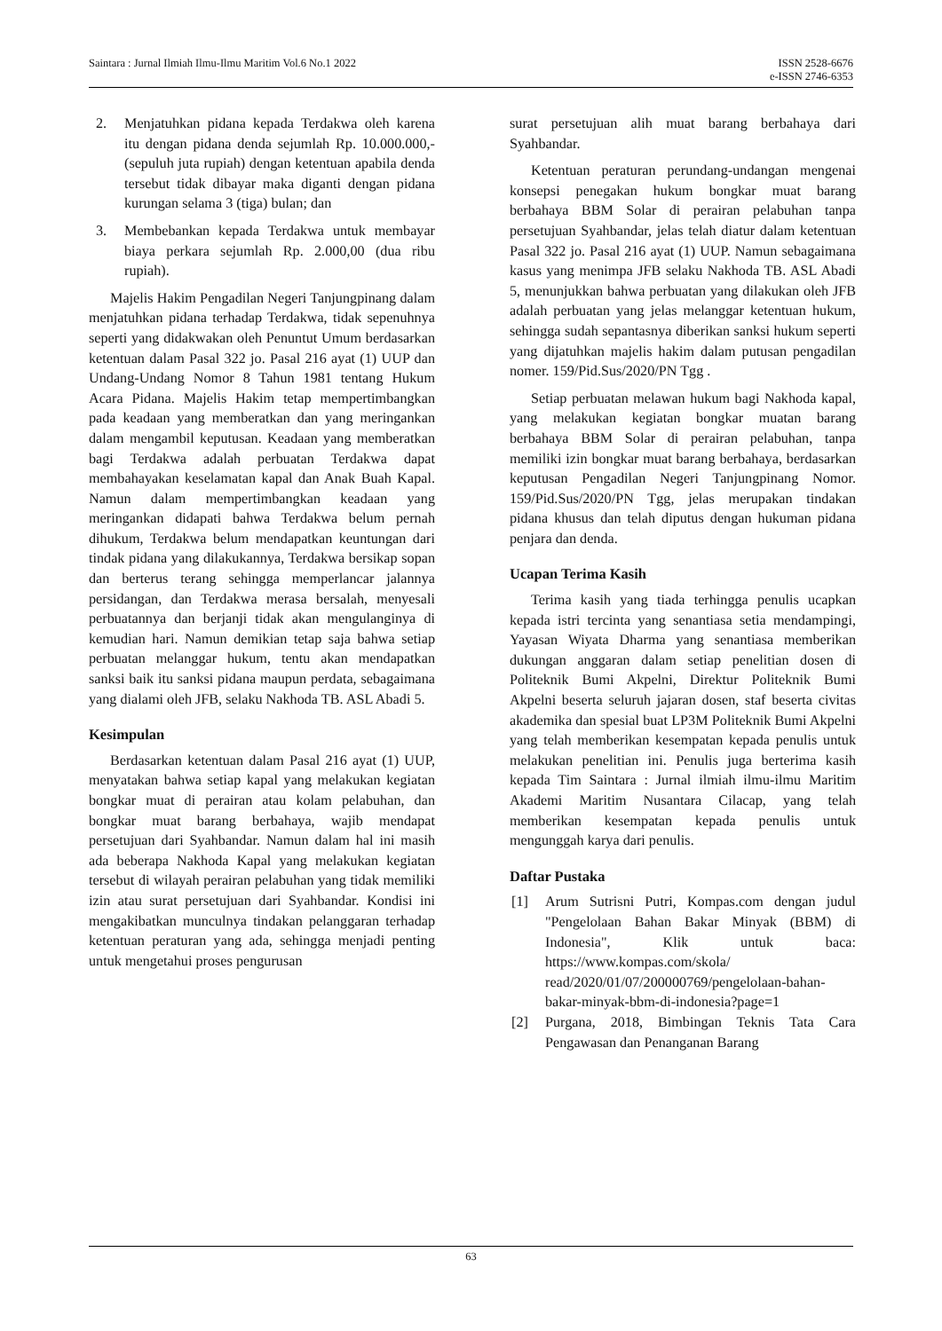Saintara : Jurnal Ilmiah Ilmu-Ilmu Maritim Vol.6 No.1 2022
ISSN 2528-6676
e-ISSN 2746-6353
2. Menjatuhkan pidana kepada Terdakwa oleh karena itu dengan pidana denda sejumlah Rp. 10.000.000,- (sepuluh juta rupiah) dengan ketentuan apabila denda tersebut tidak dibayar maka diganti dengan pidana kurungan selama 3 (tiga) bulan; dan
3. Membebankan kepada Terdakwa untuk membayar biaya perkara sejumlah Rp. 2.000,00 (dua ribu rupiah).
Majelis Hakim Pengadilan Negeri Tanjungpinang dalam menjatuhkan pidana terhadap Terdakwa, tidak sepenuhnya seperti yang didakwakan oleh Penuntut Umum berdasarkan ketentuan dalam Pasal 322 jo. Pasal 216 ayat (1) UUP dan Undang-Undang Nomor 8 Tahun 1981 tentang Hukum Acara Pidana. Majelis Hakim tetap mempertimbangkan pada keadaan yang memberatkan dan yang meringankan dalam mengambil keputusan. Keadaan yang memberatkan bagi Terdakwa adalah perbuatan Terdakwa dapat membahayakan keselamatan kapal dan Anak Buah Kapal. Namun dalam mempertimbangkan keadaan yang meringankan didapati bahwa Terdakwa belum pernah dihukum, Terdakwa belum mendapatkan keuntungan dari tindak pidana yang dilakukannya, Terdakwa bersikap sopan dan berterus terang sehingga memperlancar jalannya persidangan, dan Terdakwa merasa bersalah, menyesali perbuatannya dan berjanji tidak akan mengulanginya di kemudian hari. Namun demikian tetap saja bahwa setiap perbuatan melanggar hukum, tentu akan mendapatkan sanksi baik itu sanksi pidana maupun perdata, sebagaimana yang dialami oleh JFB, selaku Nakhoda TB. ASL Abadi 5.
Kesimpulan
Berdasarkan ketentuan dalam Pasal 216 ayat (1) UUP, menyatakan bahwa setiap kapal yang melakukan kegiatan bongkar muat di perairan atau kolam pelabuhan, dan bongkar muat barang berbahaya, wajib mendapat persetujuan dari Syahbandar. Namun dalam hal ini masih ada beberapa Nakhoda Kapal yang melakukan kegiatan tersebut di wilayah perairan pelabuhan yang tidak memiliki izin atau surat persetujuan dari Syahbandar. Kondisi ini mengakibatkan munculnya tindakan pelanggaran terhadap ketentuan peraturan yang ada, sehingga menjadi penting untuk mengetahui proses pengurusan
surat persetujuan alih muat barang berbahaya dari Syahbandar.
Ketentuan peraturan perundang-undangan mengenai konsepsi penegakan hukum bongkar muat barang berbahaya BBM Solar di perairan pelabuhan tanpa persetujuan Syahbandar, jelas telah diatur dalam ketentuan Pasal 322 jo. Pasal 216 ayat (1) UUP. Namun sebagaimana kasus yang menimpa JFB selaku Nakhoda TB. ASL Abadi 5, menunjukkan bahwa perbuatan yang dilakukan oleh JFB adalah perbuatan yang jelas melanggar ketentuan hukum, sehingga sudah sepantasnya diberikan sanksi hukum seperti yang dijatuhkan majelis hakim dalam putusan pengadilan nomer. 159/Pid.Sus/2020/PN Tgg .
Setiap perbuatan melawan hukum bagi Nakhoda kapal, yang melakukan kegiatan bongkar muatan barang berbahaya BBM Solar di perairan pelabuhan, tanpa memiliki izin bongkar muat barang berbahaya, berdasarkan keputusan Pengadilan Negeri Tanjungpinang Nomor. 159/Pid.Sus/2020/PN Tgg, jelas merupakan tindakan pidana khusus dan telah diputus dengan hukuman pidana penjara dan denda.
Ucapan Terima Kasih
Terima kasih yang tiada terhingga penulis ucapkan kepada istri tercinta yang senantiasa setia mendampingi, Yayasan Wiyata Dharma yang senantiasa memberikan dukungan anggaran dalam setiap penelitian dosen di Politeknik Bumi Akpelni, Direktur Politeknik Bumi Akpelni beserta seluruh jajaran dosen, staf beserta civitas akademika dan spesial buat LP3M Politeknik Bumi Akpelni yang telah memberikan kesempatan kepada penulis untuk melakukan penelitian ini. Penulis juga berterima kasih kepada Tim Saintara : Jurnal ilmiah ilmu-ilmu Maritim Akademi Maritim Nusantara Cilacap, yang telah memberikan kesempatan kepada penulis untuk mengunggah karya dari penulis.
Daftar Pustaka
[1] Arum Sutrisni Putri, Kompas.com dengan judul "Pengelolaan Bahan Bakar Minyak (BBM) di Indonesia", Klik untuk baca: https://www.kompas.com/skola/ read/2020/01/07/200000769/pengelolaan-bahan-bakar-minyak-bbm-di-indonesia?page=1
[2] Purgana, 2018, Bimbingan Teknis Tata Cara Pengawasan dan Penanganan Barang
63